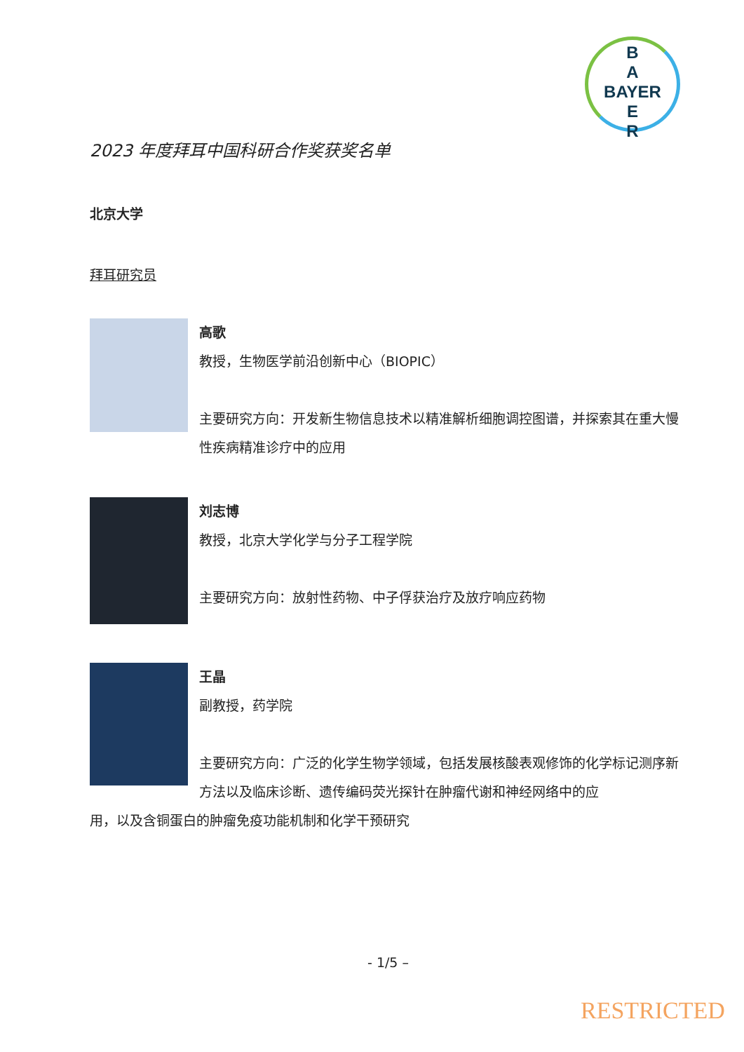B
A
BAYER
E
R
2023 年度拜耳中国科研合作奖获奖名单
北京大学
拜耳研究员
高歌
教授，生物医学前沿创新中心（BIOPIC）
主要研究方向：开发新生物信息技术以精准解析细胞调控图谱，并探索其在重大慢性疾病精准诊疗中的应用
刘志博
教授，北京大学化学与分子工程学院
主要研究方向：放射性药物、中子俘获治疗及放疗响应药物
王晶
副教授，药学院
主要研究方向：广泛的化学生物学领域，包括发展核酸表观修饰的化学标记测序新方法以及临床诊断、遗传编码荧光探针在肿瘤代谢和神经网络中的应
用，以及含铜蛋白的肿瘤免疫功能机制和化学干预研究
- 1/5 –
RESTRICTED